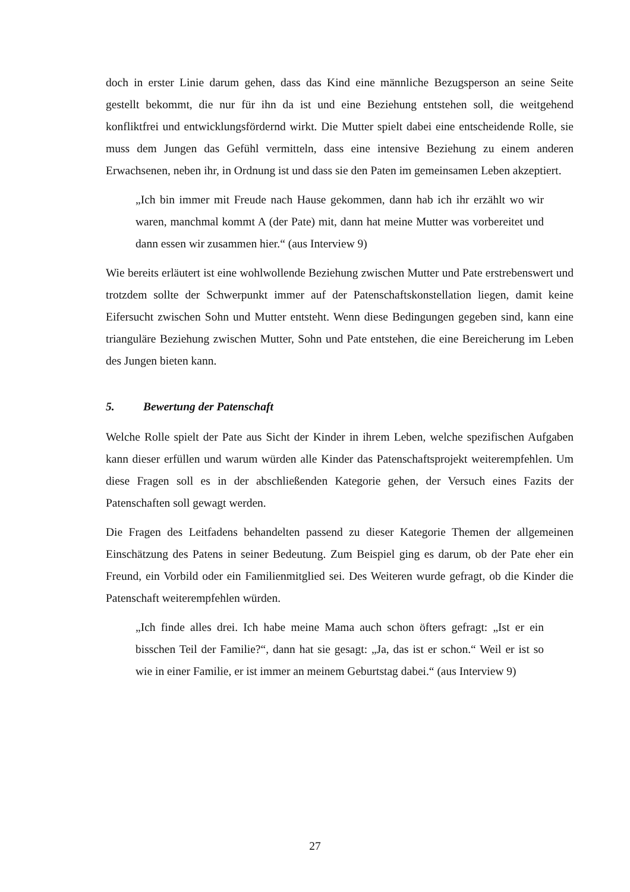doch in erster Linie darum gehen, dass das Kind eine männliche Bezugsperson an seine Seite gestellt bekommt, die nur für ihn da ist und eine Beziehung entstehen soll, die weitgehend konfliktfrei und entwicklungsfördernd wirkt. Die Mutter spielt dabei eine entscheidende Rolle, sie muss dem Jungen das Gefühl vermitteln, dass eine intensive Beziehung zu einem anderen Erwachsenen, neben ihr, in Ordnung ist und dass sie den Paten im gemeinsamen Leben akzeptiert.
„Ich bin immer mit Freude nach Hause gekommen, dann hab ich ihr erzählt wo wir waren, manchmal kommt A (der Pate) mit, dann hat meine Mutter was vorbereitet und dann essen wir zusammen hier.“ (aus Interview 9)
Wie bereits erläutert ist eine wohlwollende Beziehung zwischen Mutter und Pate erstrebenswert und trotzdem sollte der Schwerpunkt immer auf der Patenschaftskonstellation liegen, damit keine Eifersucht zwischen Sohn und Mutter entsteht. Wenn diese Bedingungen gegeben sind, kann eine trianguläre Beziehung zwischen Mutter, Sohn und Pate entstehen, die eine Bereicherung im Leben des Jungen bieten kann.
5. Bewertung der Patenschaft
Welche Rolle spielt der Pate aus Sicht der Kinder in ihrem Leben, welche spezifischen Aufgaben kann dieser erfüllen und warum würden alle Kinder das Patenschaftsprojekt weiterempfehlen. Um diese Fragen soll es in der abschließenden Kategorie gehen, der Versuch eines Fazits der Patenschaften soll gewagt werden.
Die Fragen des Leitfadens behandelten passend zu dieser Kategorie Themen der allgemeinen Einschätzung des Patens in seiner Bedeutung. Zum Beispiel ging es darum, ob der Pate eher ein Freund, ein Vorbild oder ein Familienmitglied sei. Des Weiteren wurde gefragt, ob die Kinder die Patenschaft weiterempfehlen würden.
„Ich finde alles drei. Ich habe meine Mama auch schon öfters gefragt: „Ist er ein bisschen Teil der Familie?“, dann hat sie gesagt: „Ja, das ist er schon.“ Weil er ist so wie in einer Familie, er ist immer an meinem Geburtstag dabei.“ (aus Interview 9)
27